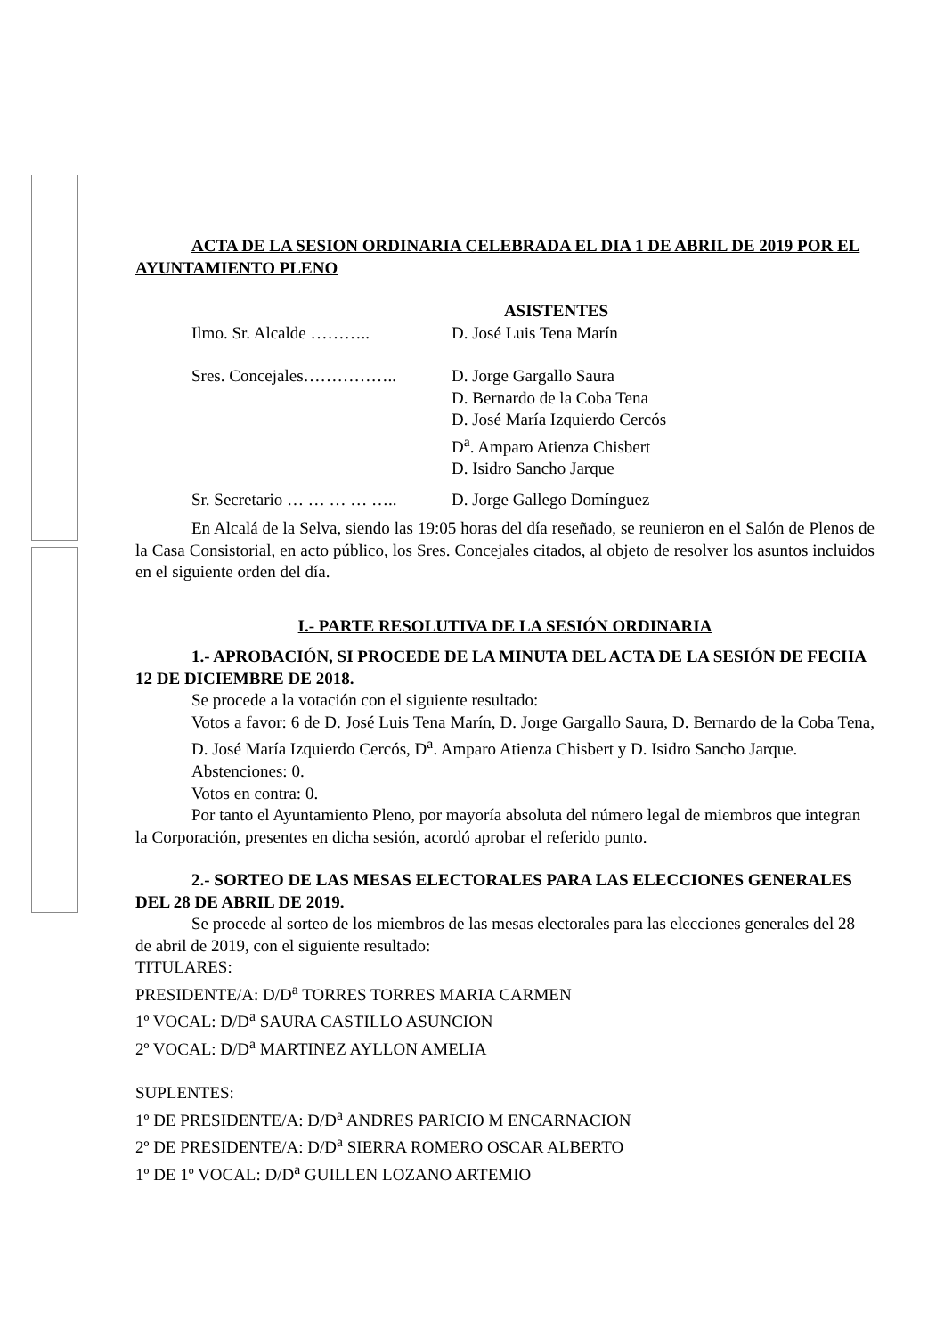ACTA DE LA SESION ORDINARIA CELEBRADA EL DIA 1 DE ABRIL DE 2019 POR EL AYUNTAMIENTO PLENO
ASISTENTES
Ilmo. Sr. Alcalde ……….. D. José Luis Tena Marín
Sres. Concejales…………….. D. Jorge Gargallo Saura
D. Bernardo de la Coba Tena
D. José María Izquierdo Cercós
D<sup>a</sup>. Amparo Atienza Chisbert
D. Isidro Sancho Jarque
Sr. Secretario … … … … ….. D. Jorge Gallego Domínguez
En Alcalá de la Selva, siendo las 19:05 horas del día reseñado, se reunieron en el Salón de Plenos de la Casa Consistorial, en acto público, los Sres. Concejales citados, al objeto de resolver los asuntos incluidos en el siguiente orden del día.
I.- PARTE RESOLUTIVA DE LA SESIÓN ORDINARIA
1.- APROBACIÓN, SI PROCEDE DE LA MINUTA DEL ACTA DE LA SESIÓN DE FECHA 12 DE DICIEMBRE DE 2018.
Se procede a la votación con el siguiente resultado:
Votos a favor: 6 de D. José Luis Tena Marín, D. Jorge Gargallo Saura, D. Bernardo de la Coba Tena, D. José María Izquierdo Cercós, D<sup>a</sup>. Amparo Atienza Chisbert y D. Isidro Sancho Jarque.
Abstenciones: 0.
Votos en contra: 0.
Por tanto el Ayuntamiento Pleno, por mayoría absoluta del número legal de miembros que integran la Corporación, presentes en dicha sesión, acordó aprobar el referido punto.
2.- SORTEO DE LAS MESAS ELECTORALES PARA LAS ELECCIONES GENERALES DEL 28 DE ABRIL DE 2019.
Se procede al sorteo de los miembros de las mesas electorales para las elecciones generales del 28 de abril de 2019, con el siguiente resultado:
TITULARES:
PRESIDENTE/A: D/D<sup>a</sup> TORRES TORRES MARIA CARMEN
1º VOCAL: D/D<sup>a</sup> SAURA CASTILLO ASUNCION
2º VOCAL: D/D<sup>a</sup> MARTINEZ AYLLON AMELIA
SUPLENTES:
1º DE PRESIDENTE/A: D/D<sup>a</sup> ANDRES PARICIO M ENCARNACION
2º DE PRESIDENTE/A: D/D<sup>a</sup> SIERRA ROMERO OSCAR ALBERTO
1º DE 1º VOCAL: D/D<sup>a</sup> GUILLEN LOZANO ARTEMIO